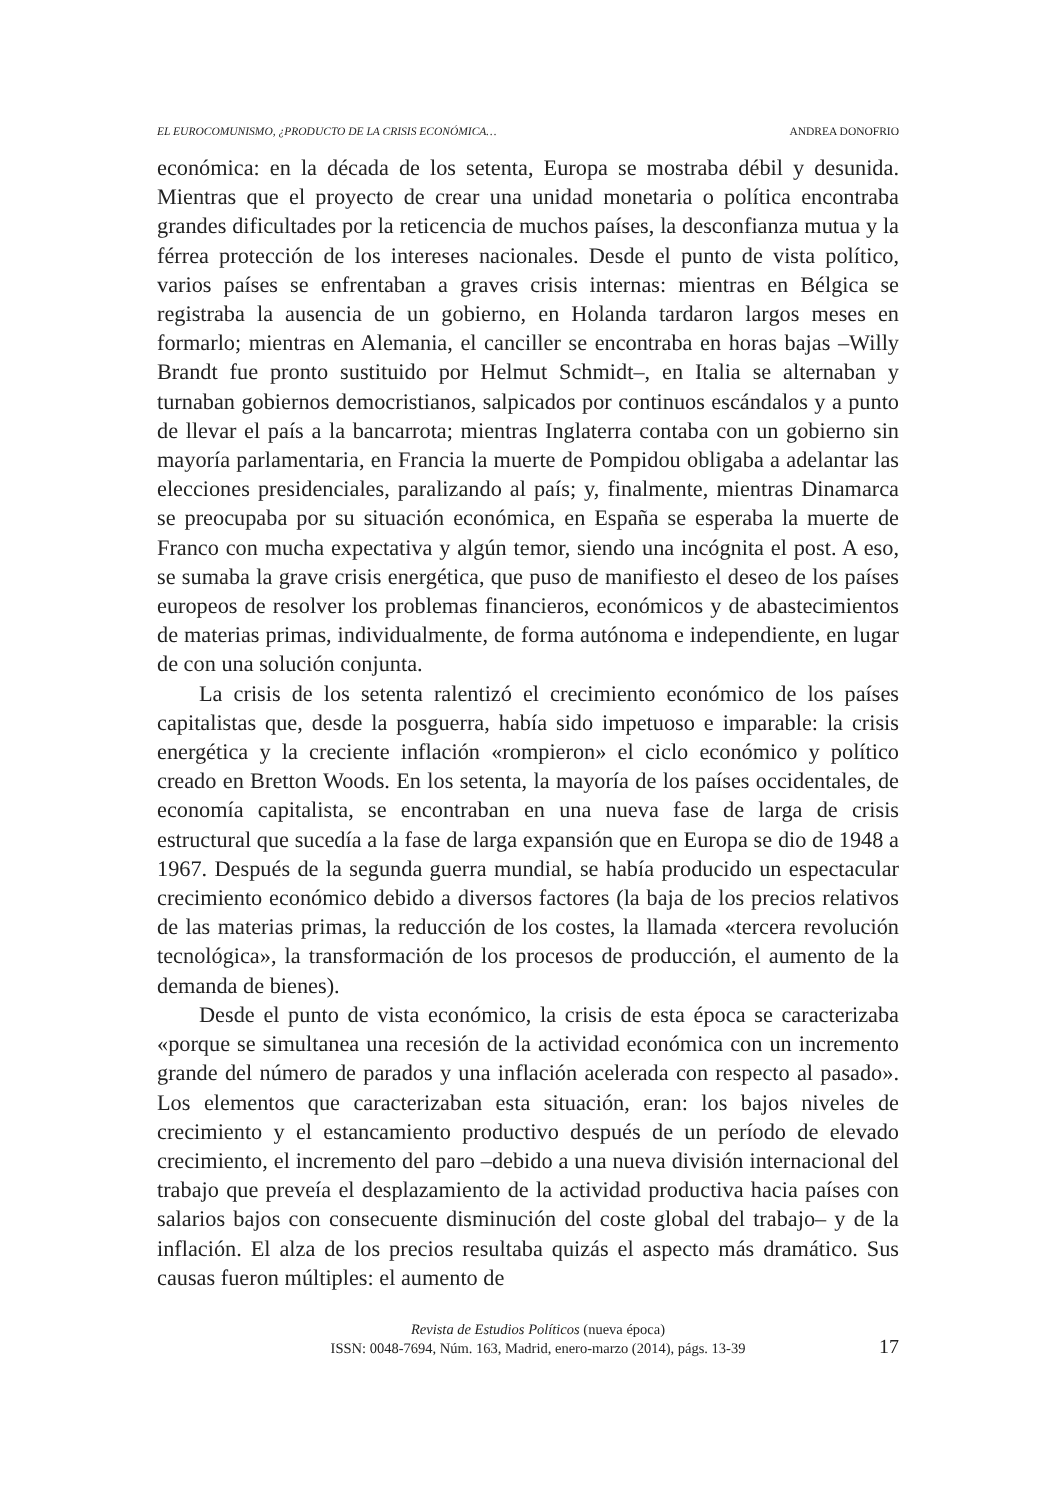EL EUROCOMUNISMO, ¿PRODUCTO DE LA CRISIS ECONÓMICA… ANDREA DONOFRIO
económica: en la década de los setenta, Europa se mostraba débil y desunida. Mientras que el proyecto de crear una unidad monetaria o política encontraba grandes dificultades por la reticencia de muchos países, la desconfianza mutua y la férrea protección de los intereses nacionales. Desde el punto de vista político, varios países se enfrentaban a graves crisis internas: mientras en Bélgica se registraba la ausencia de un gobierno, en Holanda tardaron largos meses en formarlo; mientras en Alemania, el canciller se encontraba en horas bajas –Willy Brandt fue pronto sustituido por Helmut Schmidt–, en Italia se alternaban y turnaban gobiernos democristianos, salpicados por continuos escándalos y a punto de llevar el país a la bancarrota; mientras Inglaterra contaba con un gobierno sin mayoría parlamentaria, en Francia la muerte de Pompidou obligaba a adelantar las elecciones presidenciales, paralizando al país; y, finalmente, mientras Dinamarca se preocupaba por su situación económica, en España se esperaba la muerte de Franco con mucha expectativa y algún temor, siendo una incógnita el post. A eso, se sumaba la grave crisis energética, que puso de manifiesto el deseo de los países europeos de resolver los problemas financieros, económicos y de abastecimientos de materias primas, individualmente, de forma autónoma e independiente, en lugar de con una solución conjunta.
La crisis de los setenta ralentizó el crecimiento económico de los países capitalistas que, desde la posguerra, había sido impetuoso e imparable: la crisis energética y la creciente inflación «rompieron» el ciclo económico y político creado en Bretton Woods. En los setenta, la mayoría de los países occidentales, de economía capitalista, se encontraban en una nueva fase de larga de crisis estructural que sucedía a la fase de larga expansión que en Europa se dio de 1948 a 1967. Después de la segunda guerra mundial, se había producido un espectacular crecimiento económico debido a diversos factores (la baja de los precios relativos de las materias primas, la reducción de los costes, la llamada «tercera revolución tecnológica», la transformación de los procesos de producción, el aumento de la demanda de bienes).
Desde el punto de vista económico, la crisis de esta época se caracterizaba «porque se simultanea una recesión de la actividad económica con un incremento grande del número de parados y una inflación acelerada con respecto al pasado». Los elementos que caracterizaban esta situación, eran: los bajos niveles de crecimiento y el estancamiento productivo después de un período de elevado crecimiento, el incremento del paro –debido a una nueva división internacional del trabajo que preveía el desplazamiento de la actividad productiva hacia países con salarios bajos con consecuente disminución del coste global del trabajo– y de la inflación. El alza de los precios resultaba quizás el aspecto más dramático. Sus causas fueron múltiples: el aumento de
Revista de Estudios Políticos (nueva época)
ISSN: 0048-7694, Núm. 163, Madrid, enero-marzo (2014), págs. 13-39
17